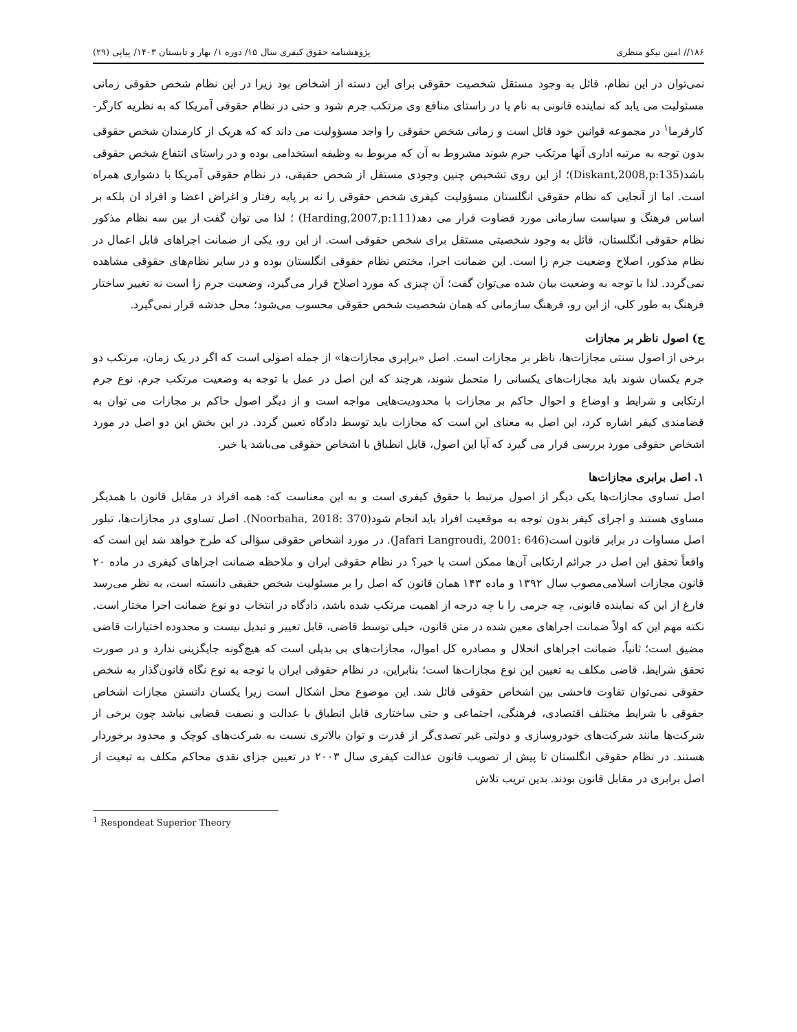۱۸۶// امین نیکو منظری پژوهشنامه حقوق کیفری سال ۱۵/ دوره ۱/ بهار و تابستان ۱۴۰۳/ پیاپی (۲۹)
نمی‌توان در این نظام، قائل به وجود مستقل شخصیت حقوقی برای این دسته از اشخاص بود زیرا در این نظام شخص حقوقی زمانی مسئولیت می یابد که نماینده قانونی به نام یا در راستای منافع وی مرتکب جرم شود و حتی در نظام حقوقی آمریکا که به نظریه کارگر- کارفرما<sup>۱</sup> در مجموعه قوانین خود قائل است و زمانی شخص حقوقی را واجد مسؤولیت می داند که که هریک از کارمندان شخص حقوقی بدون توجه به مرتبه اداری آنها مرتکب جرم شوند مشروط به آن که مربوط به وظیفه استخدامی بوده و در راستای انتفاع شخص حقوقی باشد(Diskant,2008,p:135)؛ از این روی تشخیص چنین وجودی مستقل از شخص حقیقی، در نظام حقوقی آمریکا با دشواری همراه است. اما از آنجایی که نظام حقوقی انگلستان مسؤولیت کیفری شخص حقوقی را نه بر پایه رفتار و اغراض اعضا و افراد ان بلکه بر اساس فرهنگ و سیاست سازمانی مورد قضاوت قرار می دهد(Harding,2007,p:111) ؛ لذا می توان گفت از بین سه نظام مذکور نظام حقوقی انگلستان، قائل به وجود شخصیتی مستقل برای شخص حقوقی است. از این رو، یکی از ضمانت اجراهای قابل اعمال در نظام مذکور، اصلاح وضعیت جرم زا است. این ضمانت اجرا، مختص نظام حقوقی انگلستان بوده و در سایر نظام‌های حقوقی مشاهده نمی‌گردد. لذا با توجه به وضعیت بیان شده می‌توان گفت؛ آن چیزی که مورد اصلاح قرار می‌گیرد، وضعیت جرم زا است نه تغییر ساختار فرهنگ به طور کلی، از این رو، فرهنگ سازمانی که همان شخصیت شخص حقوقی محسوب می‌شود؛ محل خدشه قرار نمی‌گیرد.
ج) اصول ناظر بر مجازات
برخی از اصول سنتی مجازات‌ها، ناظر بر مجازات است. اصل «برابری مجازات‌ها» از جمله اصولی است که اگر در یک زمان، مرتکب دو جرم یکسان شوند باید مجازات‌های یکسانی را متحمل شوند، هرچند که این اصل در عمل با توجه به وضعیت مرتکب جرم، نوع جرم ارتکابی و شرایط و اوضاع و احوال حاکم بر مجازات با محدودیت‌هایی مواجه است و از دیگر اصول حاکم بر مجازات می توان به قضامندی کیفر اشاره کرد، این اصل به معنای این است که مجازات باید توسط دادگاه تعیین گردد. در این بخش این دو اصل در مورد اشخاص حقوقی مورد بررسی قرار می گیرد که آیا این اصول، قابل انطباق با اشخاص حقوقی می‌باشد یا خیر.
۱. اصل برابری مجازات‌ها
اصل تساوی مجازات‌ها یکی دیگر از اصول مرتبط با حقوق کیفری است و به این معناست که: همه افراد در مقابل قانون با همدیگر مساوی هستند و اجرای کیفر بدون توجه به موقعیت افراد باید انجام شود(Noorbaha, 2018: 370). اصل تساوی در مجازات‌ها، تبلور اصل مساوات در برابر قانون است(Jafari Langroudi, 2001: 646). در مورد اشخاص حقوقی سؤالی که طرح خواهد شد این است که واقعاً تحقق این اصل در جرائم ارتکابی آن‌ها ممکن است یا خیر؟ در نظام حقوقی ایران و ملاحظه ضمانت اجراهای کیفری در ماده ۲۰ قانون مجازات اسلامی‌مصوب سال ۱۳۹۲ و ماده ۱۴۳ همان قانون که اصل را بر مسئولیت شخص حقیقی دانسته است، به نظر می‌رسد فارغ از این که نماینده قانونی، چه جرمی را با چه درجه از اهمیت مرتکب شده باشد، دادگاه در انتخاب دو نوع ضمانت اجرا مختار است. نکته مهم این که اولاً ضمانت اجراهای معین شده در متن قانون، خیلی توسط قاضی، قابل تغییر و تبدیل نیست و محدوده اختیارات قاضی مضیق است؛ ثانیاً، ضمانت اجراهای انحلال و مصادره کل اموال، مجازات‌های بی بدیلی است که هیچ‌گونه جایگزینی ندارد و در صورت تحقق شرایط، قاضی مکلف به تعیین این نوع مجازات‌ها است؛ بنابراین، در نظام حقوقی ایران با توجه به نوع نگاه قانون‌گذار به شخص حقوقی نمی‌توان تفاوت فاحشی بین اشخاص حقوقی قائل شد. این موضوع محل اشکال است زیرا یکسان دانستن مجازات اشخاص حقوقی با شرایط مختلف اقتصادی، فرهنگی، اجتماعی و حتی ساختاری قابل انطباق با عدالت و نصفت قضایی نباشد چون برخی از شرکت‌ها مانند شرکت‌های خودروسازی و دولتی غیر تصدی‌گر از قدرت و توان بالاتری نسبت به شرکت‌های کوچک و محدود برخوردار هستند. در نظام حقوقی انگلستان تا پیش از تصویب قانون عدالت کیفری سال ۲۰۰۳ در تعیین جزای نقدی محاکم مکلف به تبعیت از اصل برابری در مقابل قانون بودند. بدین تریب تلاش
<sup>1</sup> Respondeat Superior Theory